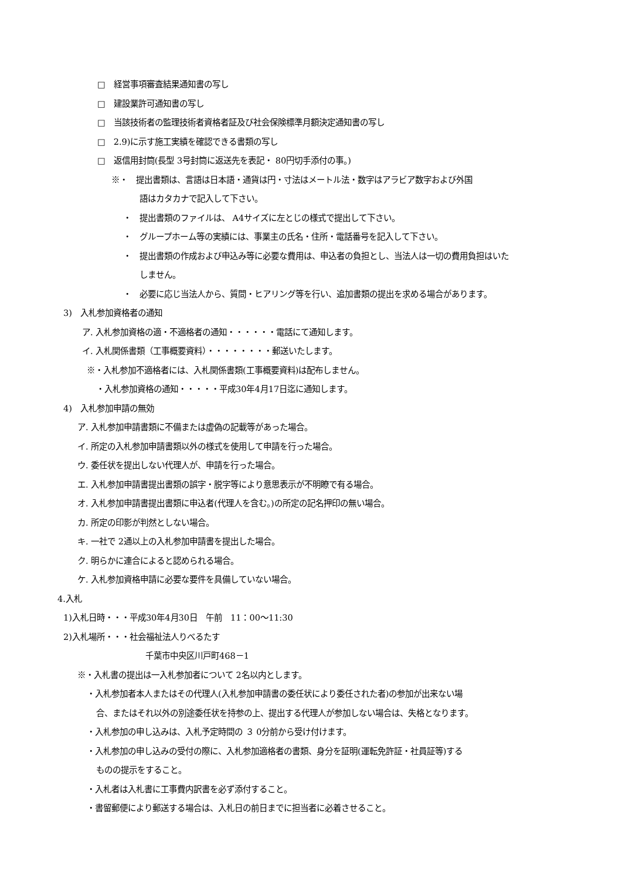□　経営事項審査結果通知書の写し
□　建設業許可通知書の写し
□　当該技術者の監理技術者資格者証及び社会保険標準月額決定通知書の写し
□　2.9)に示す施工実績を確認できる書類の写し
□　返信用封筒(長型 3号封筒に返送先を表記・ 80円切手添付の事。)
※・　提出書類は、言語は日本語・通貨は円・寸法はメートル法・数字はアラビア数字および外国
語はカタカナで記入して下さい。
・　提出書類のファイルは、 A4サイズに左とじの様式で提出して下さい。
・　グループホーム等の実績には、事業主の氏名・住所・電話番号を記入して下さい。
・　提出書類の作成および申込み等に必要な費用は、申込者の負担とし、当法人は一切の費用負担はいた
しません。
・　必要に応じ当法人から、質問・ヒアリング等を行い、追加書類の提出を求める場合があります。
3)　入札参加資格者の通知
ア. 入札参加資格の適・不適格者の通知・・・・・・電話にて通知します。
イ. 入札関係書類（工事概要資料）・・・・・・・・郵送いたします。
※・入札参加不適格者には、入札関係書類(工事概要資料)は配布しません。
・入札参加資格の通知・・・・・平成30年4月17日迄に通知します。
4)　入札参加申請の無効
ア. 入札参加申請書類に不備または虚偽の記載等があった場合。
イ. 所定の入札参加申請書類以外の様式を使用して申請を行った場合。
ウ. 委任状を提出しない代理人が、申請を行った場合。
エ. 入札参加申請書提出書類の誤字・脱字等により意思表示が不明瞭で有る場合。
オ. 入札参加申請書提出書類に申込者(代理人を含む。)の所定の記名押印の無い場合。
カ. 所定の印影が判然としない場合。
キ. 一社で 2通以上の入札参加申請書を提出した場合。
ク. 明らかに連合によると認められる場合。
ケ. 入札参加資格申請に必要な要件を具備していない場合。
4.入札
1)入札日時・・・平成30年4月30日　午前　11：00～11:30
2)入札場所・・・社会福祉法人りべるたす
千葉市中央区川戸町468－1
※・入札書の提出は一入札参加者について 2名以内とします。
・入札参加者本人またはその代理人(入札参加申請書の委任状により委任された者)の参加が出来ない場
合、またはそれ以外の別途委任状を持参の上、提出する代理人が参加しない場合は、失格となります。
・入札参加の申し込みは、入札予定時間の ３ 0分前から受け付けます。
・入札参加の申し込みの受付の際に、入札参加適格者の書類、身分を証明(運転免許証・社員証等)する
ものの提示をすること。
・入札者は入札書に工事費内訳書を必ず添付すること。
・書留郵便により郵送する場合は、入札日の前日までに担当者に必着させること。